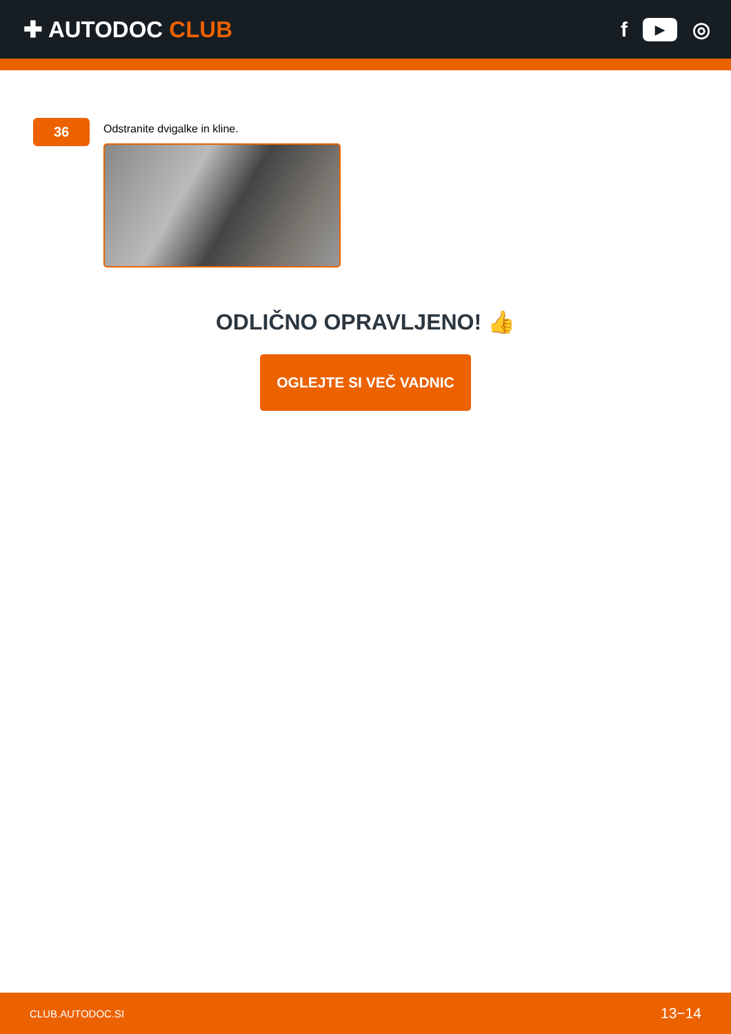✚ AUTODOC CLUB f ▶ ◎
36
Odstranite dvigalke in kline.
ODLIČNO OPRAVLJENO! 👍
OGLEJTE SI VEČ VADNIC
CLUB.AUTODOC.SI 13−14